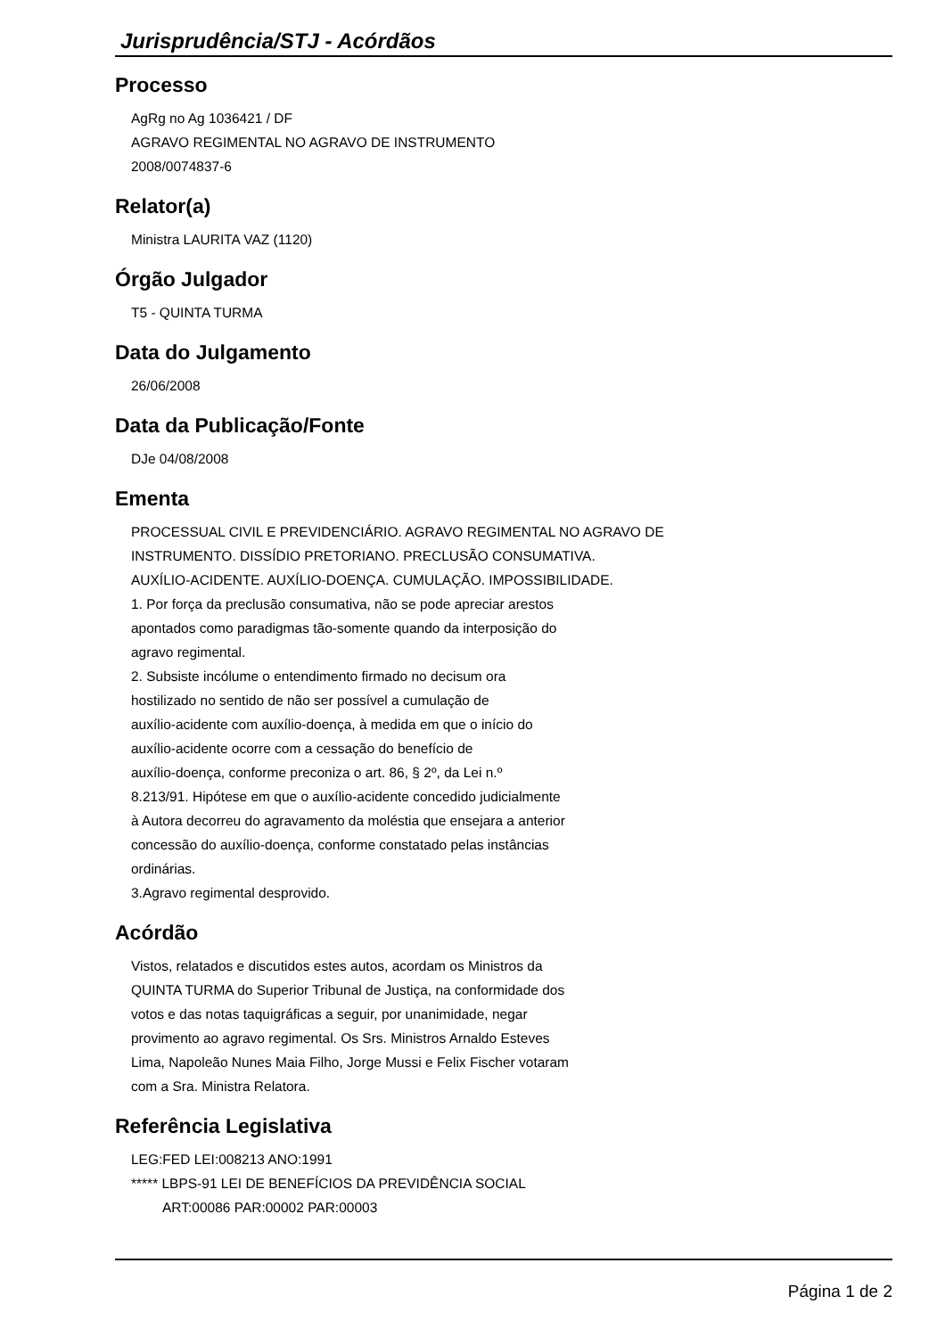Jurisprudência/STJ - Acórdãos
Processo
AgRg no Ag 1036421 / DF
AGRAVO REGIMENTAL NO AGRAVO DE INSTRUMENTO
2008/0074837-6
Relator(a)
Ministra LAURITA VAZ (1120)
Órgão Julgador
T5 - QUINTA TURMA
Data do Julgamento
26/06/2008
Data da Publicação/Fonte
DJe 04/08/2008
Ementa
PROCESSUAL CIVIL E PREVIDENCIÁRIO. AGRAVO REGIMENTAL NO AGRAVO DE
INSTRUMENTO. DISSÍDIO PRETORIANO. PRECLUSÃO CONSUMATIVA.
AUXÍLIO-ACIDENTE. AUXÍLIO-DOENÇA. CUMULAÇÃO. IMPOSSIBILIDADE.
1. Por força da preclusão consumativa, não se pode apreciar arestos
apontados como paradigmas tão-somente quando da interposição do
agravo regimental.
2. Subsiste incólume o entendimento firmado no decisum ora
hostilizado no sentido de não ser possível a cumulação de
auxílio-acidente com auxílio-doença, à medida em que o início do
auxílio-acidente ocorre com a cessação do benefício de
auxílio-doença, conforme preconiza o art. 86, § 2º, da Lei n.º
8.213/91. Hipótese em que o auxílio-acidente concedido judicialmente
à Autora decorreu do agravamento da moléstia que ensejara a anterior
concessão do auxílio-doença, conforme constatado pelas instâncias
ordinárias.
3.Agravo regimental desprovido.
Acórdão
Vistos, relatados e discutidos estes autos, acordam os Ministros da
QUINTA TURMA do Superior Tribunal de Justiça, na conformidade dos
votos e das notas taquigráficas a seguir, por unanimidade, negar
provimento ao agravo regimental. Os Srs. Ministros Arnaldo Esteves
Lima, Napoleão Nunes Maia Filho, Jorge Mussi e Felix Fischer votaram
com a Sra. Ministra Relatora.
Referência Legislativa
LEG:FED LEI:008213 ANO:1991
***** LBPS-91 LEI DE BENEFÍCIOS DA PREVIDÊNCIA SOCIAL
ART:00086 PAR:00002 PAR:00003
Página 1 de 2